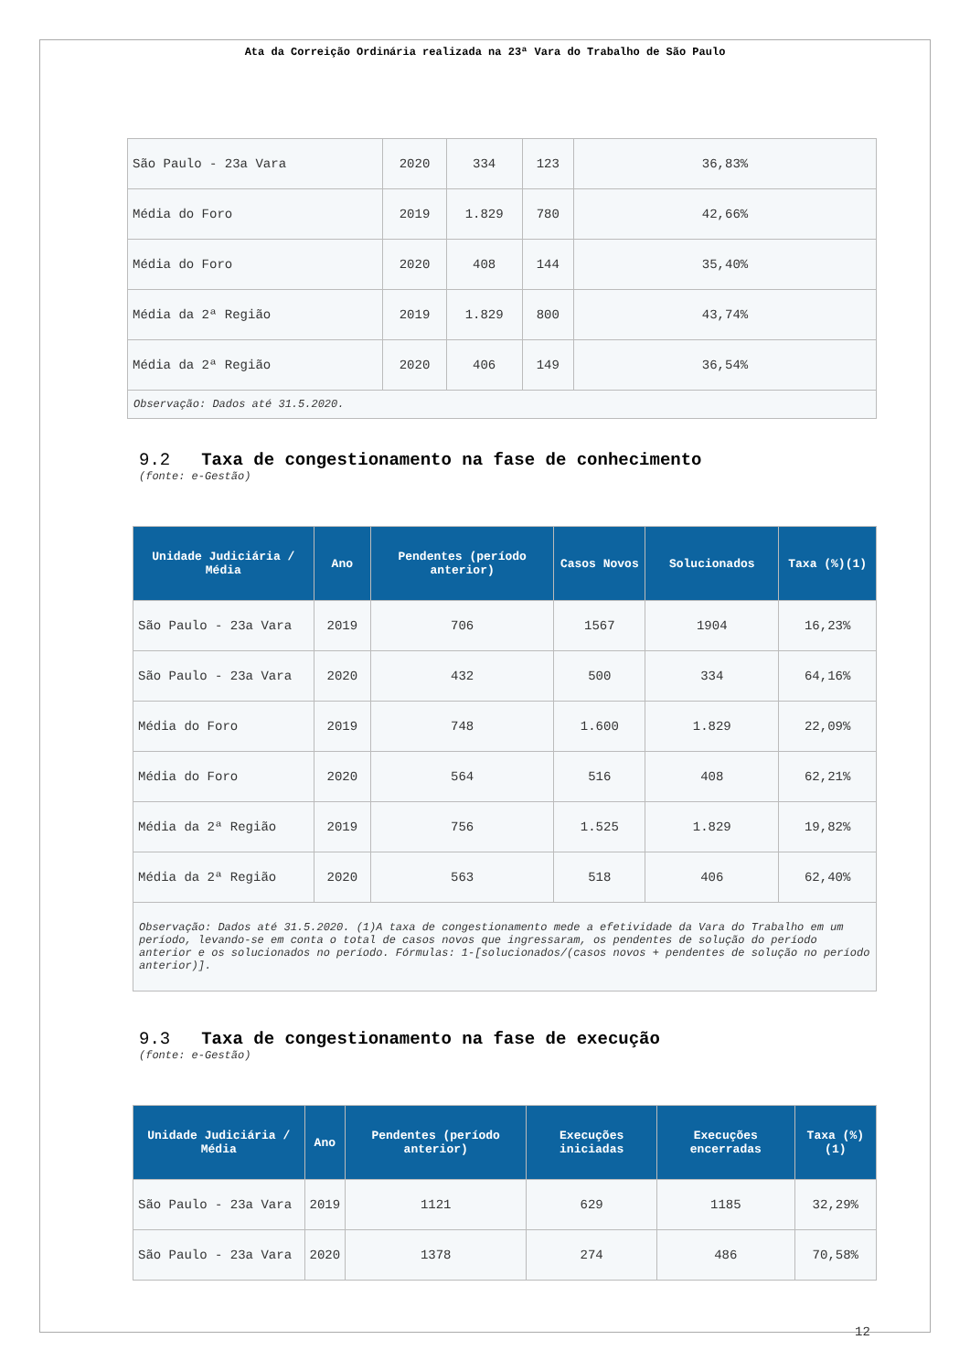Ata da Correição Ordinária realizada na 23ª Vara do Trabalho de São Paulo
| São Paulo - 23a Vara | 2020 | 334 | 123 | 36,83% |
| Média do Foro | 2019 | 1.829 | 780 | 42,66% |
| Média do Foro | 2020 | 408 | 144 | 35,40% |
| Média da 2ª Região | 2019 | 1.829 | 800 | 43,74% |
| Média da 2ª Região | 2020 | 406 | 149 | 36,54% |
| Observação: Dados até 31.5.2020. | | | | |
9.2 Taxa de congestionamento na fase de conhecimento
(fonte: e-Gestão)
| Unidade Judiciária / Média | Ano | Pendentes (período anterior) | Casos Novos | Solucionados | Taxa (%)(1) |
| --- | --- | --- | --- | --- | --- |
| São Paulo - 23a Vara | 2019 | 706 | 1567 | 1904 | 16,23% |
| São Paulo - 23a Vara | 2020 | 432 | 500 | 334 | 64,16% |
| Média do Foro | 2019 | 748 | 1.600 | 1.829 | 22,09% |
| Média do Foro | 2020 | 564 | 516 | 408 | 62,21% |
| Média da 2ª Região | 2019 | 756 | 1.525 | 1.829 | 19,82% |
| Média da 2ª Região | 2020 | 563 | 518 | 406 | 62,40% |
| Observação: Dados até 31.5.2020. (1)A taxa de congestionamento mede a efetividade da Vara do Trabalho em um período, levando-se em conta o total de casos novos que ingressaram, os pendentes de solução do período anterior e os solucionados no período. Fórmulas: 1-[solucionados/(casos novos + pendentes de solução no período anterior)]. | | | | | |
9.3 Taxa de congestionamento na fase de execução
(fonte: e-Gestão)
| Unidade Judiciária / Média | Ano | Pendentes (período anterior) | Execuções iniciadas | Execuções encerradas | Taxa (%)(1) |
| --- | --- | --- | --- | --- | --- |
| São Paulo - 23a Vara | 2019 | 1121 | 629 | 1185 | 32,29% |
| São Paulo - 23a Vara | 2020 | 1378 | 274 | 486 | 70,58% |
12